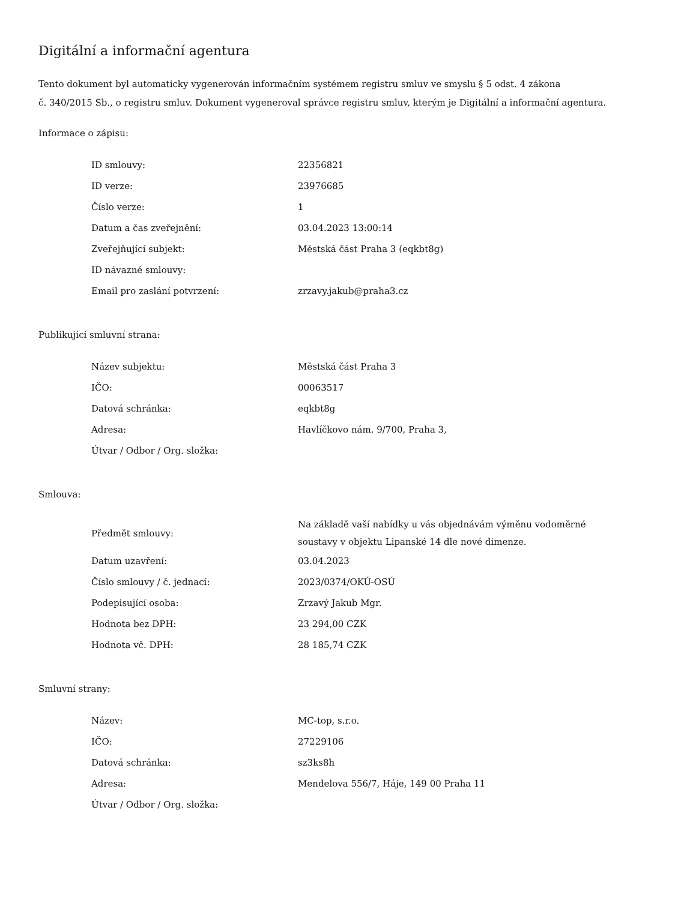Digitální a informační agentura
Tento dokument byl automaticky vygenerován informačním systémem registru smluv ve smyslu § 5 odst. 4 zákona
č. 340/2015 Sb., o registru smluv. Dokument vygeneroval správce registru smluv, kterým je Digitální a informační agentura.
Informace o zápisu:
| ID smlouvy: | 22356821 |
| ID verze: | 23976685 |
| Číslo verze: | 1 |
| Datum a čas zveřejnění: | 03.04.2023 13:00:14 |
| Zveřejňující subjekt: | Městská část Praha 3 (eqkbt8g) |
| ID návazné smlouvy: | |
| Email pro zaslání potvrzení: | zrzavy.jakub@praha3.cz |
Publikující smluvní strana:
| Název subjektu: | Městská část Praha 3 |
| IČO: | 00063517 |
| Datová schránka: | eqkbt8g |
| Adresa: | Havlíčkovo nám. 9/700, Praha 3, |
| Útvar / Odbor / Org. složka: | |
Smlouva:
| Předmět smlouvy: | Na základě vaší nabídky u vás objednávám výměnu vodoměrné soustavy v objektu Lipanské 14 dle nové dimenze. |
| Datum uzavření: | 03.04.2023 |
| Číslo smlouvy / č. jednací: | 2023/0374/OKÚ-OSÚ |
| Podepisující osoba: | Zrzavý Jakub Mgr. |
| Hodnota bez DPH: | 23 294,00 CZK |
| Hodnota vč. DPH: | 28 185,74 CZK |
Smluvní strany:
| Název: | MC-top, s.r.o. |
| IČO: | 27229106 |
| Datová schránka: | sz3ks8h |
| Adresa: | Mendelova 556/7, Háje, 149 00 Praha 11 |
| Útvar / Odbor / Org. složka: | |